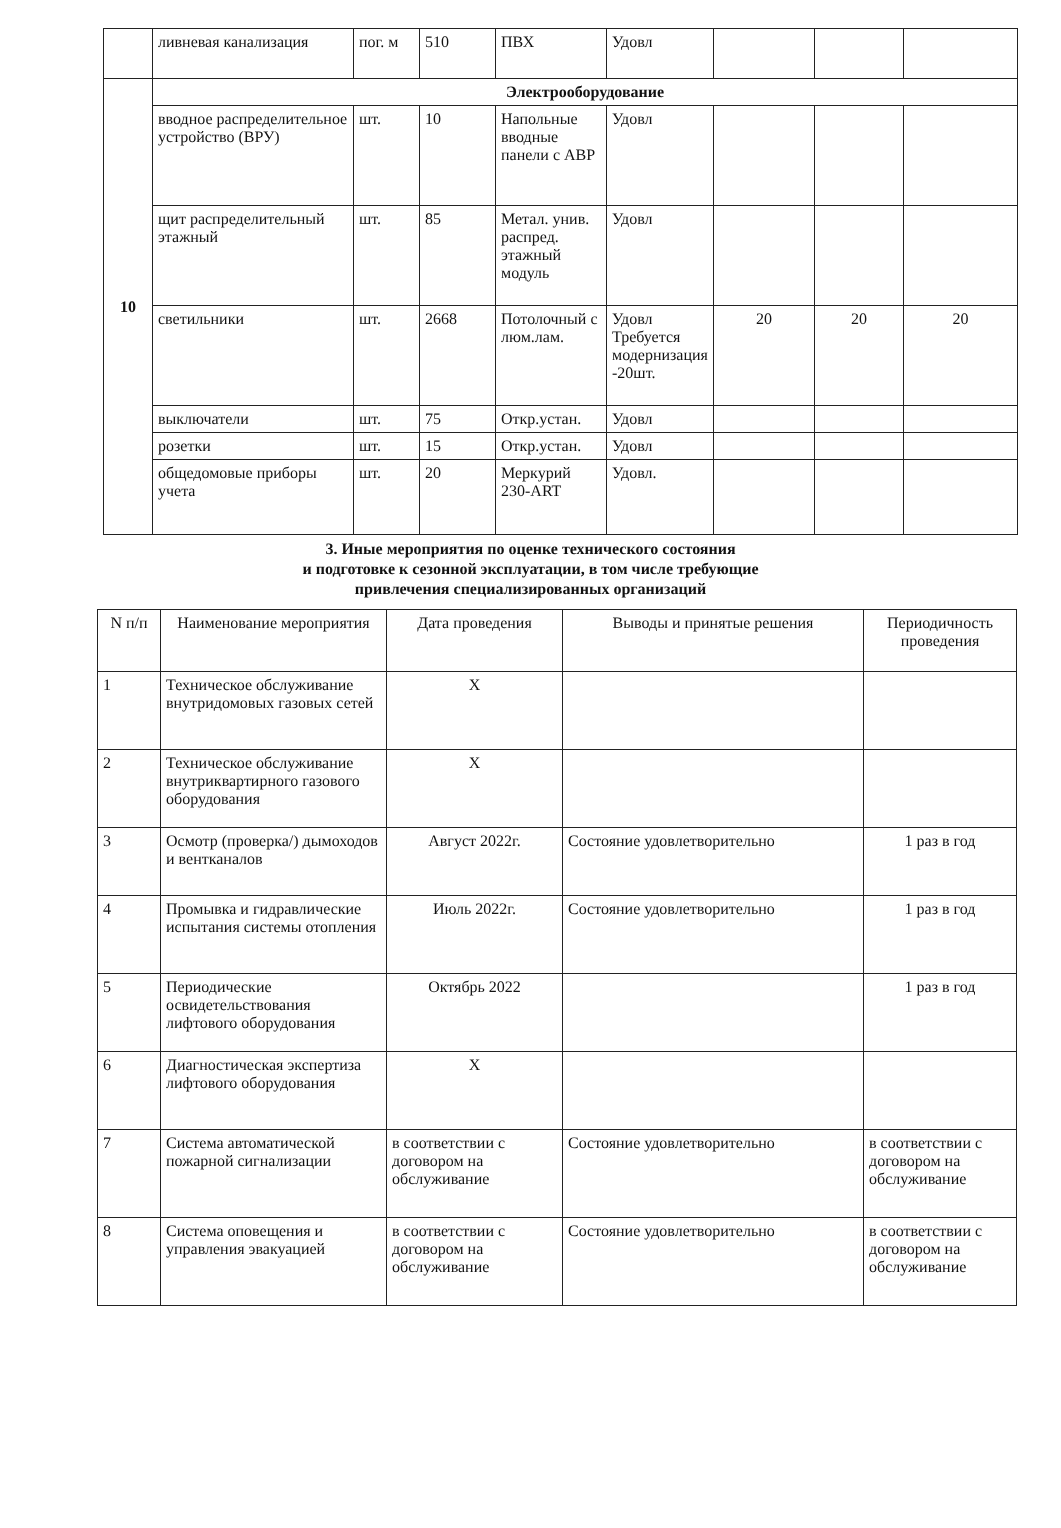| | ливневая канализация | пог. м | 510 | ПВХ | Удовл | | | |
| 10 | Электрооборудование | | | | | | | |
| | вводное распределительное устройство (ВРУ) | шт. | 10 | Напольные вводные панели с АВР | Удовл | | | |
| | щит распределительный этажный | шт. | 85 | Метал. унив. распред. этажный модуль | Удовл | | | |
| | светильники | шт. | 2668 | Потолочный с люм.лам. | Удовл Требуется модернизация -20шт. | 20 | 20 | 20 |
| | выключатели | шт. | 75 | Откр.устан. | Удовл | | | |
| | розетки | шт. | 15 | Откр.устан. | Удовл | | | |
| | общедомовые приборы учета | шт. | 20 | Меркурий 230-ART | Удовл. | | | |
3. Иные мероприятия по оценке технического состояния
и подготовке к сезонной эксплуатации, в том числе требующие
привлечения специализированных организаций
| N п/п | Наименование мероприятия | Дата проведения | Выводы и принятые решения | Периодичность проведения |
| --- | --- | --- | --- | --- |
| 1 | Техническое обслуживание внутридомовых газовых сетей | Х | | |
| 2 | Техническое обслуживание внутриквартирного газового оборудования | Х | | |
| 3 | Осмотр (проверка/) дымоходов и вентканалов | Август 2022г. | Состояние удовлетворительно | 1 раз в год |
| 4 | Промывка и гидравлические испытания системы отопления | Июль 2022г. | Состояние удовлетворительно | 1 раз в год |
| 5 | Периодические освидетельствования лифтового оборудования | Октябрь 2022 | | 1 раз в год |
| 6 | Диагностическая экспертиза лифтового оборудования | Х | | |
| 7 | Система автоматической пожарной сигнализации | в соответствии с договором на обслуживание | Состояние удовлетворительно | в соответствии с договором на обслуживание |
| 8 | Система оповещения и управления эвакуацией | в соответствии с договором на обслуживание | Состояние удовлетворительно | в соответствии с договором на обслуживание |